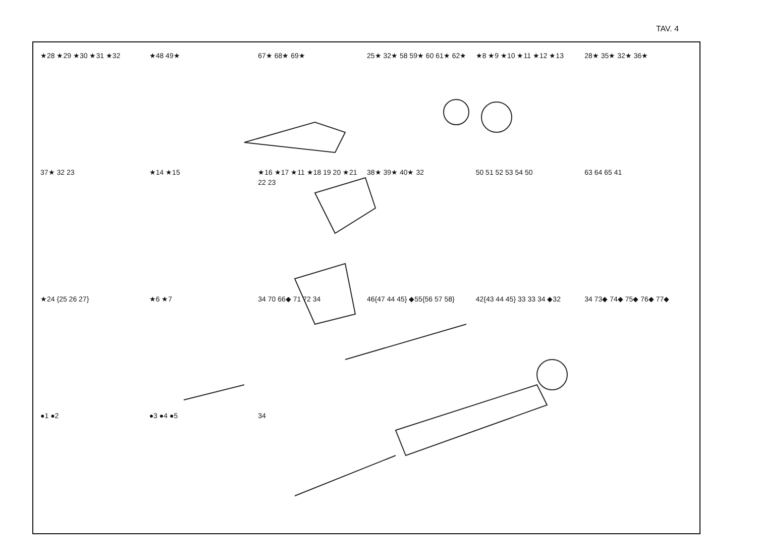TAV. 4
★28 ★29 ★30 ★31 ★32
★48 49★
67★ 68★ 69★
25★ 32★ 58 59★ 60 61★ 62★
★8 ★9 ★10 ★11 ★12 ★13
28★ 35★ 32★ 36★
37★ 32 23
★14 ★15
★16 ★17 ★11 ★18 19 20 ★21 22 23
38★ 39★ 40★ 32
50 51 52 53 54 50
63 64 65 41
★24 {25 26 27}
★6 ★7
34 70 66◆ 71 72 34
46{47 44 45} ◆55{56 57 58}
42{43 44 45} 33 33 34 ◆32
34 73◆ 74◆ 75◆ 76◆ 77◆
●1 ●2
●3 ●4 ●5
34